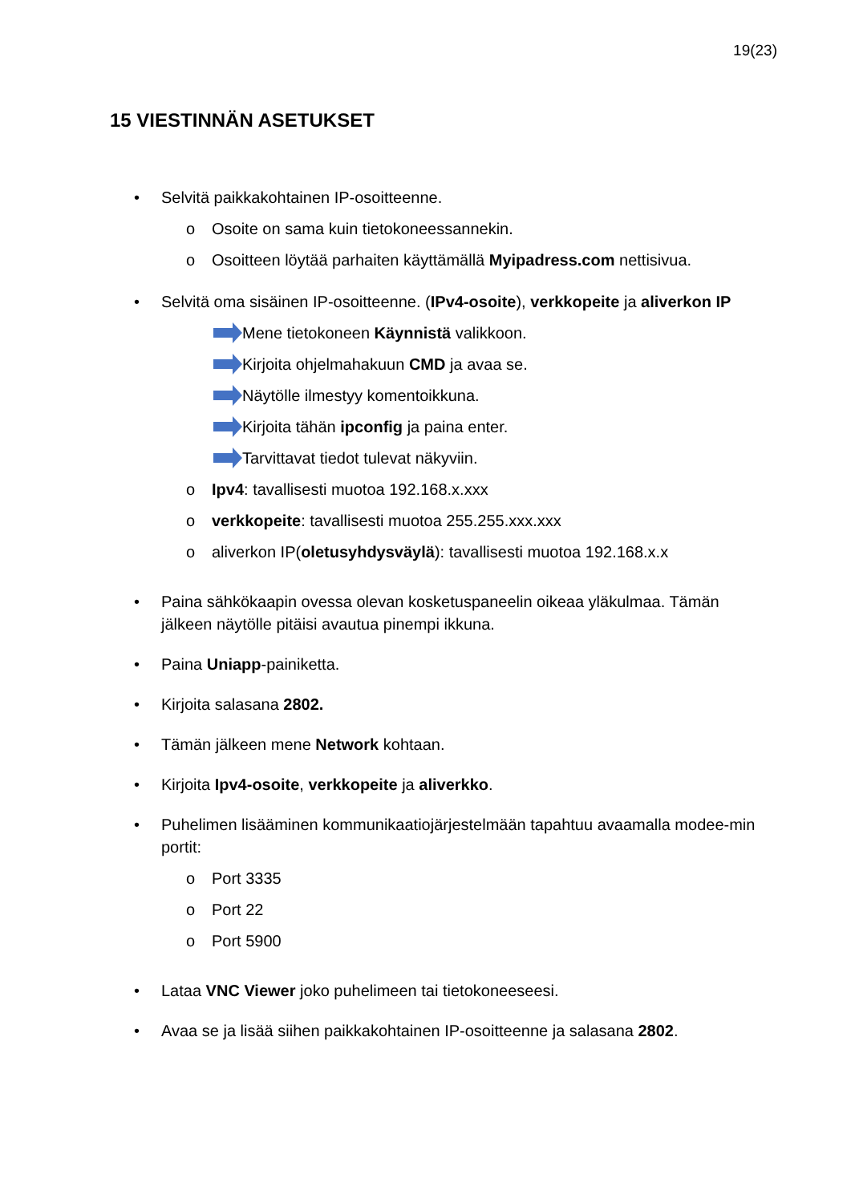19(23)
15 VIESTINNÄN ASETUKSET
• Selvitä paikkakohtainen IP-osoitteenne.
o Osoite on sama kuin tietokoneessannekin.
o Osoitteen löytää parhaiten käyttämällä Myipadress.com nettisivua.
• Selvitä oma sisäinen IP-osoitteenne. (IPv4-osoite), verkkopeite ja aliverkon IP
Mene tietokoneen Käynnistä valikkoon.
Kirjoita ohjelmahakuun CMD ja avaa se.
Näytölle ilmestyy komentoikkuna.
Kirjoita tähän ipconfig ja paina enter.
Tarvittavat tiedot tulevat näkyviin.
o Ipv4: tavallisesti muotoa 192.168.x.xxx
o verkkopeite: tavallisesti muotoa 255.255.xxx.xxx
o aliverkon IP(oletusyhdysväylä): tavallisesti muotoa 192.168.x.x
• Paina sähkökaapin ovessa olevan kosketuspaneelin oikeaa yläkulmaa. Tämän jälkeen näytölle pitäisi avautua pinempi ikkuna.
• Paina Uniapp-painiketta.
• Kirjoita salasana 2802.
• Tämän jälkeen mene Network kohtaan.
• Kirjoita Ipv4-osoite, verkkopeite ja aliverkko.
• Puhelimen lisääminen kommunikaatiojärjestelmään tapahtuu avaamalla modee-min portit:
o Port 3335
o Port 22
o Port 5900
• Lataa VNC Viewer joko puhelimeen tai tietokoneeseesi.
• Avaa se ja lisää siihen paikkakohtainen IP-osoitteenne ja salasana 2802.